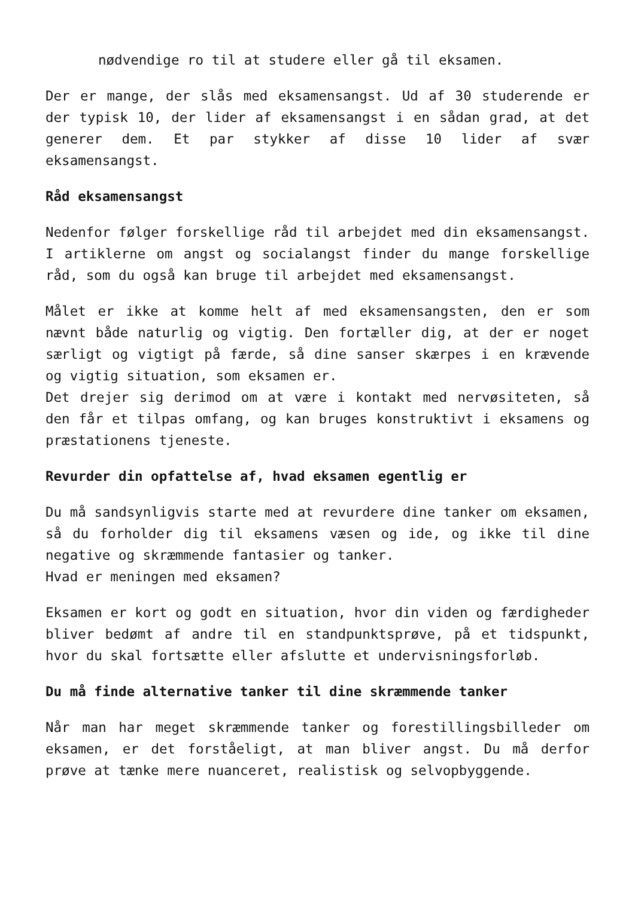nødvendige ro til at studere eller gå til eksamen.
Der er mange, der slås med eksamensangst. Ud af 30 studerende er der typisk 10, der lider af eksamensangst i en sådan grad, at det generer dem. Et par stykker af disse 10 lider af svær eksamensangst.
Råd eksamensangst
Nedenfor følger forskellige råd til arbejdet med din eksamensangst. I artiklerne om angst og socialangst finder du mange forskellige råd, som du også kan bruge til arbejdet med eksamensangst.
Målet er ikke at komme helt af med eksamensangsten, den er som nævnt både naturlig og vigtig. Den fortæller dig, at der er noget særligt og vigtigt på færde, så dine sanser skærpes i en krævende og vigtig situation, som eksamen er.
Det drejer sig derimod om at være i kontakt med nervøsiteten, så den får et tilpas omfang, og kan bruges konstruktivt i eksamens og præstationens tjeneste.
Revurder din opfattelse af, hvad eksamen egentlig er
Du må sandsynligvis starte med at revurdere dine tanker om eksamen, så du forholder dig til eksamens væsen og ide, og ikke til dine negative og skræmmende fantasier og tanker.
Hvad er meningen med eksamen?
Eksamen er kort og godt en situation, hvor din viden og færdigheder bliver bedømt af andre til en standpunktsprøve, på et tidspunkt, hvor du skal fortsætte eller afslutte et undervisningsforløb.
Du må finde alternative tanker til dine skræmmende tanker
Når man har meget skræmmende tanker og forestillingsbilleder om eksamen, er det forståeligt, at man bliver angst. Du må derfor prøve at tænke mere nuanceret, realistisk og selvopbyggende.